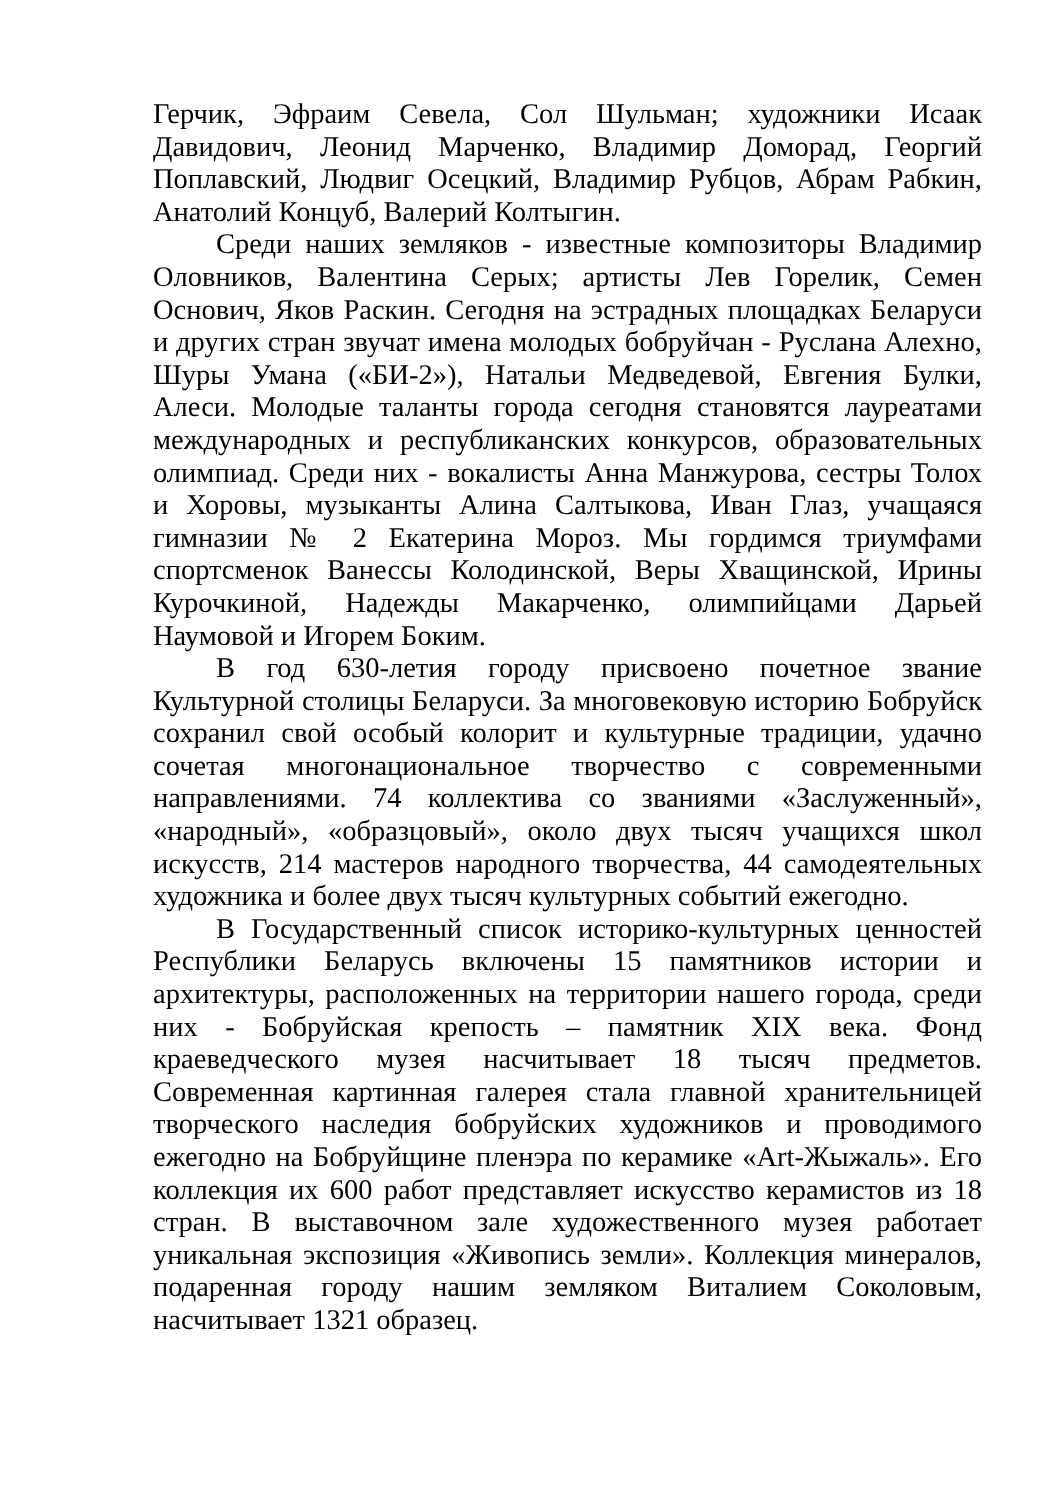Герчик, Эфраим Севела, Сол Шульман; художники Исаак Давидович, Леонид Марченко, Владимир Доморад, Георгий Поплавский, Людвиг Осецкий, Владимир Рубцов, Абрам Рабкин, Анатолий Концуб, Валерий Колтыгин.
Среди наших земляков - известные композиторы Владимир Оловников, Валентина Серых; артисты Лев Горелик, Семен Основич, Яков Раскин. Сегодня на эстрадных площадках Беларуси и других стран звучат имена молодых бобруйчан - Руслана Алехно, Шуры Умана («БИ-2»), Натальи Медведевой, Евгения Булки, Алеси. Молодые таланты города сегодня становятся лауреатами международных и республиканских конкурсов, образовательных олимпиад. Среди них - вокалисты Анна Манжурова, сестры Толох и Хоровы, музыканты Алина Салтыкова, Иван Глаз, учащаяся гимназии № 2 Екатерина Мороз. Мы гордимся триумфами спортсменок Ванессы Колодинской, Веры Хващинской, Ирины Курочкиной, Надежды Макарченко, олимпийцами Дарьей Наумовой и Игорем Боким.
В год 630-летия городу присвоено почетное звание Культурной столицы Беларуси. За многовековую историю Бобруйск сохранил свой особый колорит и культурные традиции, удачно сочетая многонациональное творчество с современными направлениями. 74 коллектива со званиями «Заслуженный», «народный», «образцовый», около двух тысяч учащихся школ искусств, 214 мастеров народного творчества, 44 самодеятельных художника и более двух тысяч культурных событий ежегодно.
В Государственный список историко-культурных ценностей Республики Беларусь включены 15 памятников истории и архитектуры, расположенных на территории нашего города, среди них - Бобруйская крепость – памятник XIX века. Фонд краеведческого музея насчитывает 18 тысяч предметов. Современная картинная галерея стала главной хранительницей творческого наследия бобруйских художников и проводимого ежегодно на Бобруйщине пленэра по керамике «Art-Жыжаль». Его коллекция их 600 работ представляет искусство керамистов из 18 стран. В выставочном зале художественного музея работает уникальная экспозиция «Живопись земли». Коллекция минералов, подаренная городу нашим земляком Виталием Соколовым, насчитывает 1321 образец.